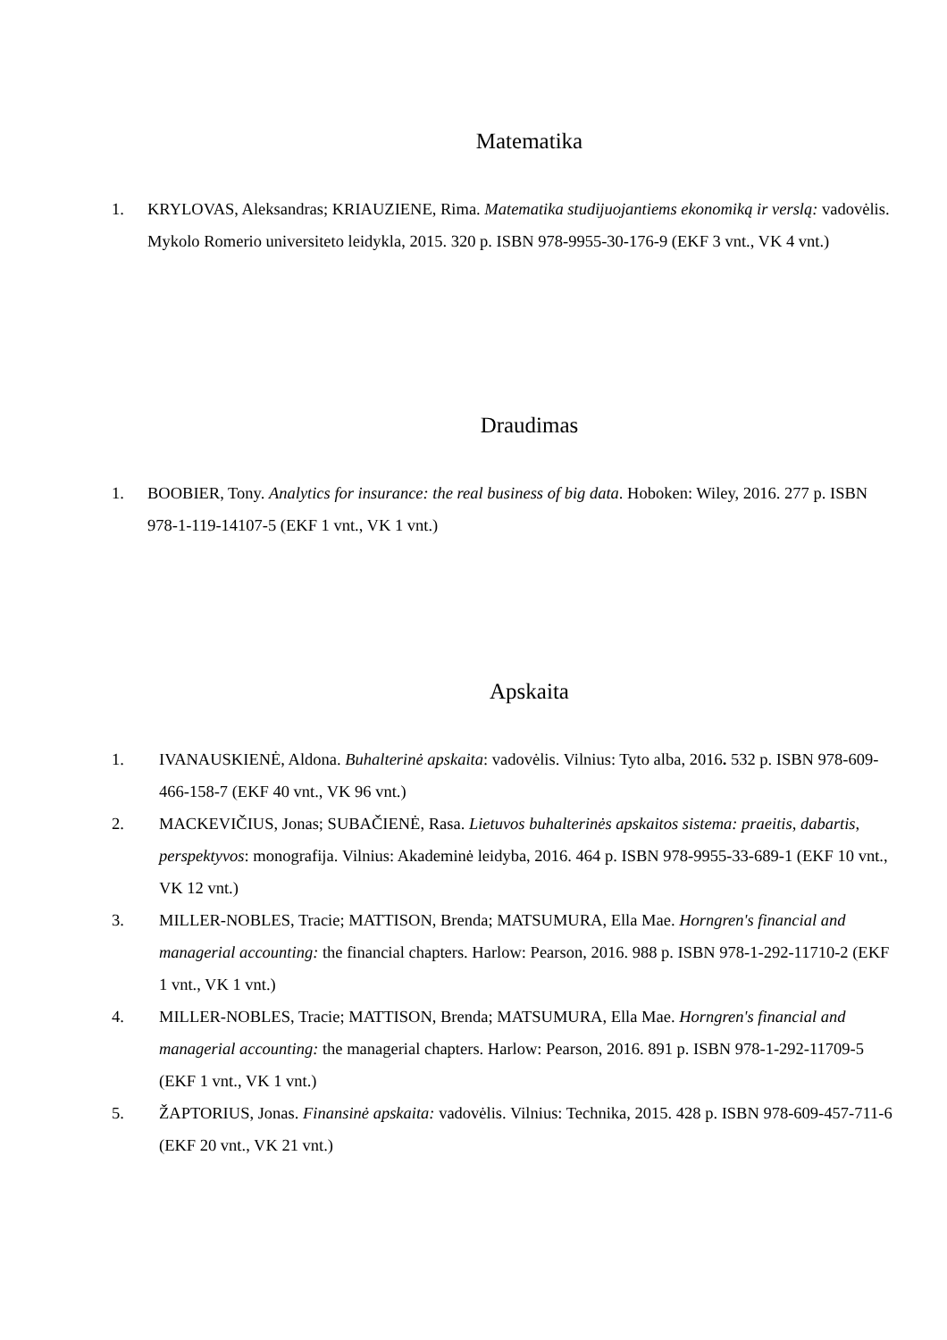Matematika
1. KRYLOVAS, Aleksandras; KRIAUZIENE, Rima. Matematika studijuojantiems ekonomiką ir verslą: vadovėlis. Mykolo Romerio universiteto leidykla, 2015. 320 p. ISBN 978-9955-30-176-9 (EKF 3 vnt., VK 4 vnt.)
Draudimas
1. BOOBIER, Tony. Analytics for insurance: the real business of big data. Hoboken: Wiley, 2016. 277 p. ISBN 978-1-119-14107-5 (EKF 1 vnt., VK 1 vnt.)
Apskaita
1. IVANAUSKIENĖ, Aldona. Buhalterinė apskaita: vadovėlis. Vilnius: Tyto alba, 2016. 532 p. ISBN 978-609-466-158-7 (EKF 40 vnt., VK 96 vnt.)
2. MACKEVIČIUS, Jonas; SUBAČIENĖ, Rasa. Lietuvos buhalterinės apskaitos sistema: praeitis, dabartis, perspektyvos: monografija. Vilnius: Akademinė leidyba, 2016. 464 p. ISBN 978-9955-33-689-1 (EKF 10 vnt., VK 12 vnt.)
3. MILLER-NOBLES, Tracie; MATTISON, Brenda; MATSUMURA, Ella Mae. Horngren's financial and managerial accounting: the financial chapters. Harlow: Pearson, 2016. 988 p. ISBN 978-1-292-11710-2 (EKF 1 vnt., VK 1 vnt.)
4. MILLER-NOBLES, Tracie; MATTISON, Brenda; MATSUMURA, Ella Mae. Horngren's financial and managerial accounting: the managerial chapters. Harlow: Pearson, 2016. 891 p. ISBN 978-1-292-11709-5 (EKF 1 vnt., VK 1 vnt.)
5. ŽAPTORIUS, Jonas. Finansinė apskaita: vadovėlis. Vilnius: Technika, 2015. 428 p. ISBN 978-609-457-711-6 (EKF 20 vnt., VK 21 vnt.)